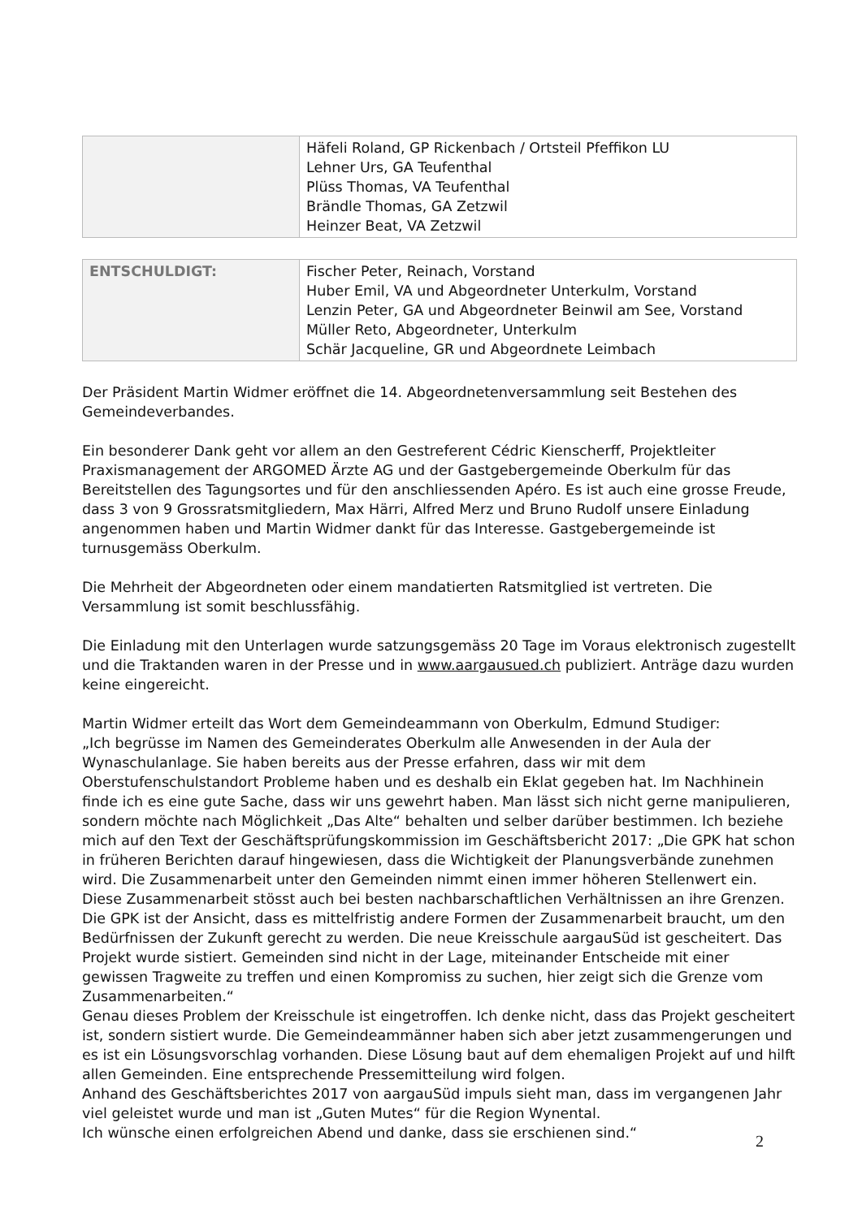| | Häfeli Roland, GP Rickenbach / Ortsteil Pfeffikon LU Lehner Urs, GA Teufenthal Plüss Thomas, VA Teufenthal Brändle Thomas, GA Zetzwil Heinzer Beat, VA Zetzwil |
| ENTSCHULDIGT: | Fischer Peter, Reinach, Vorstand Huber Emil, VA und Abgeordneter Unterkulm, Vorstand Lenzin Peter, GA und Abgeordneter Beinwil am See, Vorstand Müller Reto, Abgeordneter, Unterkulm Schär Jacqueline, GR und Abgeordnete Leimbach |
Der Präsident Martin Widmer eröffnet die 14. Abgeordnetenversammlung seit Bestehen des Gemeindeverbandes.
Ein besonderer Dank geht vor allem an den Gestreferent Cédric Kienscherff, Projektleiter Praxismanagement der ARGOMED Ärzte AG und der Gastgebergemeinde Oberkulm für das Bereitstellen des Tagungsortes und für den anschliessenden Apéro. Es ist auch eine grosse Freude, dass 3 von 9 Grossratsmitgliedern, Max Härri, Alfred Merz und Bruno Rudolf unsere Einladung angenommen haben und Martin Widmer dankt für das Interesse. Gastgebergemeinde ist turnusgemäss Oberkulm.
Die Mehrheit der Abgeordneten oder einem mandatierten Ratsmitglied ist vertreten. Die Versammlung ist somit beschlussfähig.
Die Einladung mit den Unterlagen wurde satzungsgemäss 20 Tage im Voraus elektronisch zugestellt und die Traktanden waren in der Presse und in www.aargausued.ch publiziert. Anträge dazu wurden keine eingereicht.
Martin Widmer erteilt das Wort dem Gemeindeammann von Oberkulm, Edmund Studiger:
„Ich begrüsse im Namen des Gemeinderates Oberkulm alle Anwesenden in der Aula der Wynaschulanlage. Sie haben bereits aus der Presse erfahren, dass wir mit dem Oberstufenschulstandort Probleme haben und es deshalb ein Eklat gegeben hat. Im Nachhinein finde ich es eine gute Sache, dass wir uns gewehrt haben. Man lässt sich nicht gerne manipulieren, sondern möchte nach Möglichkeit „Das Alte“ behalten und selber darüber bestimmen. Ich beziehe mich auf den Text der Geschäftsprüfungskommission im Geschäftsbericht 2017: „Die GPK hat schon in früheren Berichten darauf hingewiesen, dass die Wichtigkeit der Planungsverbände zunehmen wird. Die Zusammenarbeit unter den Gemeinden nimmt einen immer höheren Stellenwert ein. Diese Zusammenarbeit stösst auch bei besten nachbarschaftlichen Verhältnissen an ihre Grenzen. Die GPK ist der Ansicht, dass es mittelfristig andere Formen der Zusammenarbeit braucht, um den Bedürfnissen der Zukunft gerecht zu werden. Die neue Kreisschule aargauSüd ist gescheitert. Das Projekt wurde sistiert. Gemeinden sind nicht in der Lage, miteinander Entscheide mit einer gewissen Tragweite zu treffen und einen Kompromiss zu suchen, hier zeigt sich die Grenze vom Zusammenarbeiten.“
Genau dieses Problem der Kreisschule ist eingetroffen. Ich denke nicht, dass das Projekt gescheitert ist, sondern sistiert wurde. Die Gemeindeammänner haben sich aber jetzt zusammengerungen und es ist ein Lösungsvorschlag vorhanden. Diese Lösung baut auf dem ehemaligen Projekt auf und hilft allen Gemeinden. Eine entsprechende Pressemitteilung wird folgen.
Anhand des Geschäftsberichtes 2017 von aargauSüd impuls sieht man, dass im vergangenen Jahr viel geleistet wurde und man ist „Guten Mutes“ für die Region Wynental.
Ich wünsche einen erfolgreichen Abend und danke, dass sie erschienen sind.“
2